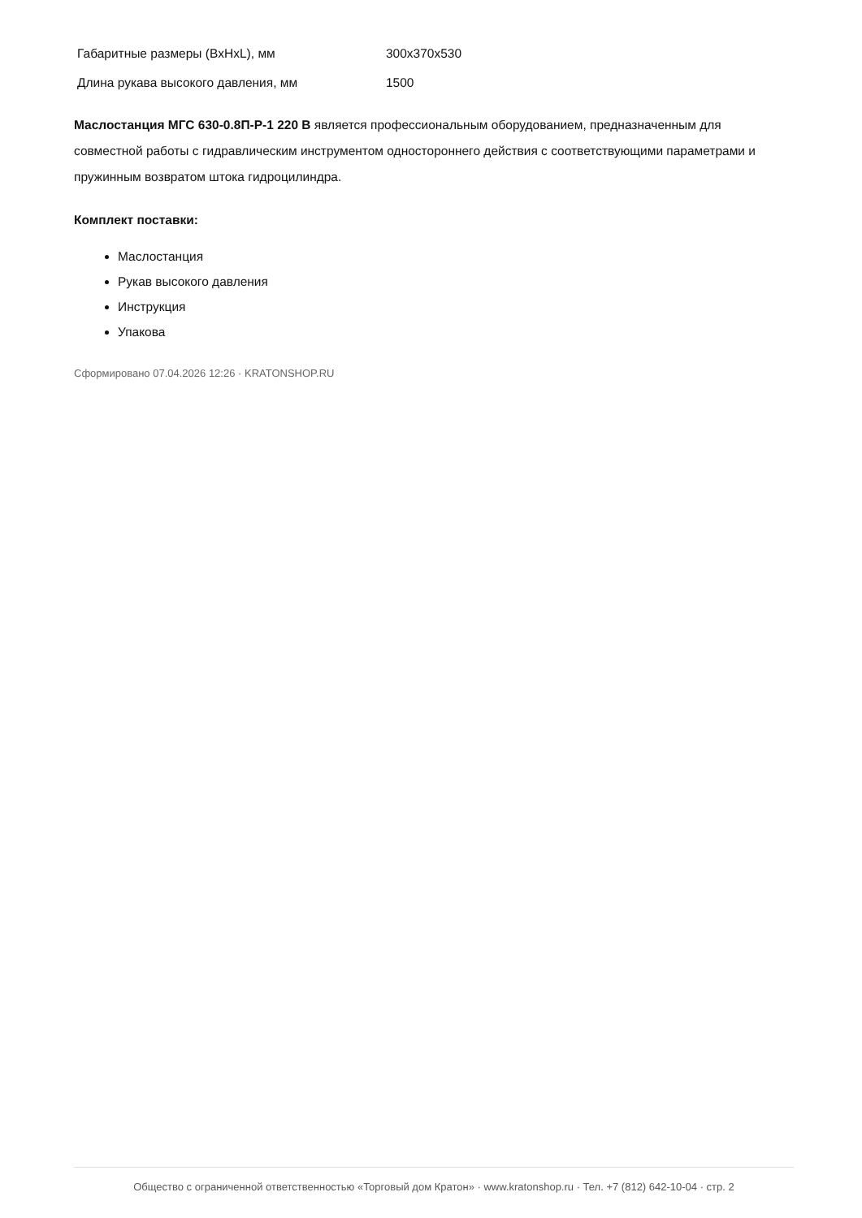| Габаритные размеры (BxHxL), мм | 300x370x530 |
| Длина рукава высокого давления, мм | 1500 |
Маслостанция МГС 630-0.8П-Р-1 220 В является профессиональным оборудованием, предназначенным для совместной работы с гидравлическим инструментом одностороннего действия с соответствующими параметрами и пружинным возвратом штока гидроцилиндра.
Комплект поставки:
Маслостанция
Рукав высокого давления
Инструкция
Упакова
Сформировано 07.04.2026 12:26 · KRATONSHOP.RU
Общество с ограниченной ответственностью «Торговый дом Кратон» · www.kratonshop.ru · Тел. +7 (812) 642-10-04 · стр. 2